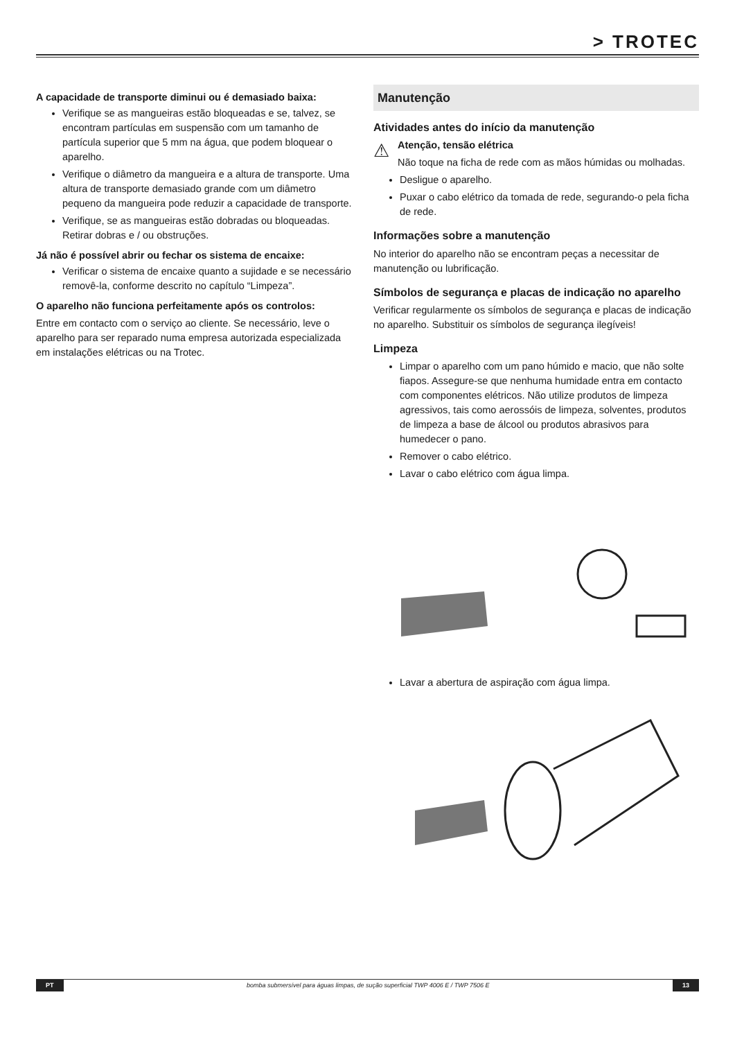> TROTEC
A capacidade de transporte diminui ou é demasiado baixa:
Verifique se as mangueiras estão bloqueadas e se, talvez, se encontram partículas em suspensão com um tamanho de partícula superior que 5 mm na água, que podem bloquear o aparelho.
Verifique o diâmetro da mangueira e a altura de transporte. Uma altura de transporte demasiado grande com um diâmetro pequeno da mangueira pode reduzir a capacidade de transporte.
Verifique, se as mangueiras estão dobradas ou bloqueadas. Retirar dobras e / ou obstruções.
Já não é possível abrir ou fechar os sistema de encaixe:
Verificar o sistema de encaixe quanto a sujidade e se necessário removê-la, conforme descrito no capítulo “Limpeza”.
O aparelho não funciona perfeitamente após os controlos:
Entre em contacto com o serviço ao cliente. Se necessário, leve o aparelho para ser reparado numa empresa autorizada especializada em instalações elétricas ou na Trotec.
Manutenção
Atividades antes do início da manutenção
⚠
Atenção, tensão elétrica
Não toque na ficha de rede com as mãos húmidas ou molhadas.
Desligue o aparelho.
Puxar o cabo elétrico da tomada de rede, segurando-o pela ficha de rede.
Informações sobre a manutenção
No interior do aparelho não se encontram peças a necessitar de manutenção ou lubrificação.
Símbolos de segurança e placas de indicação no aparelho
Verificar regularmente os símbolos de segurança e placas de indicação no aparelho. Substituir os símbolos de segurança ilegíveis!
Limpeza
Limpar o aparelho com um pano húmido e macio, que não solte fiapos. Assegure-se que nenhuma humidade entra em contacto com componentes elétricos. Não utilize produtos de limpeza agressivos, tais como aerossóis de limpeza, solventes, produtos de limpeza a base de álcool ou produtos abrasivos para humedecer o pano.
Remover o cabo elétrico.
Lavar o cabo elétrico com água limpa.
Lavar a abertura de aspiração com água limpa.
PT bomba submersível para águas limpas, de sução superficial TWP 4006 E / TWP 7506 E 13